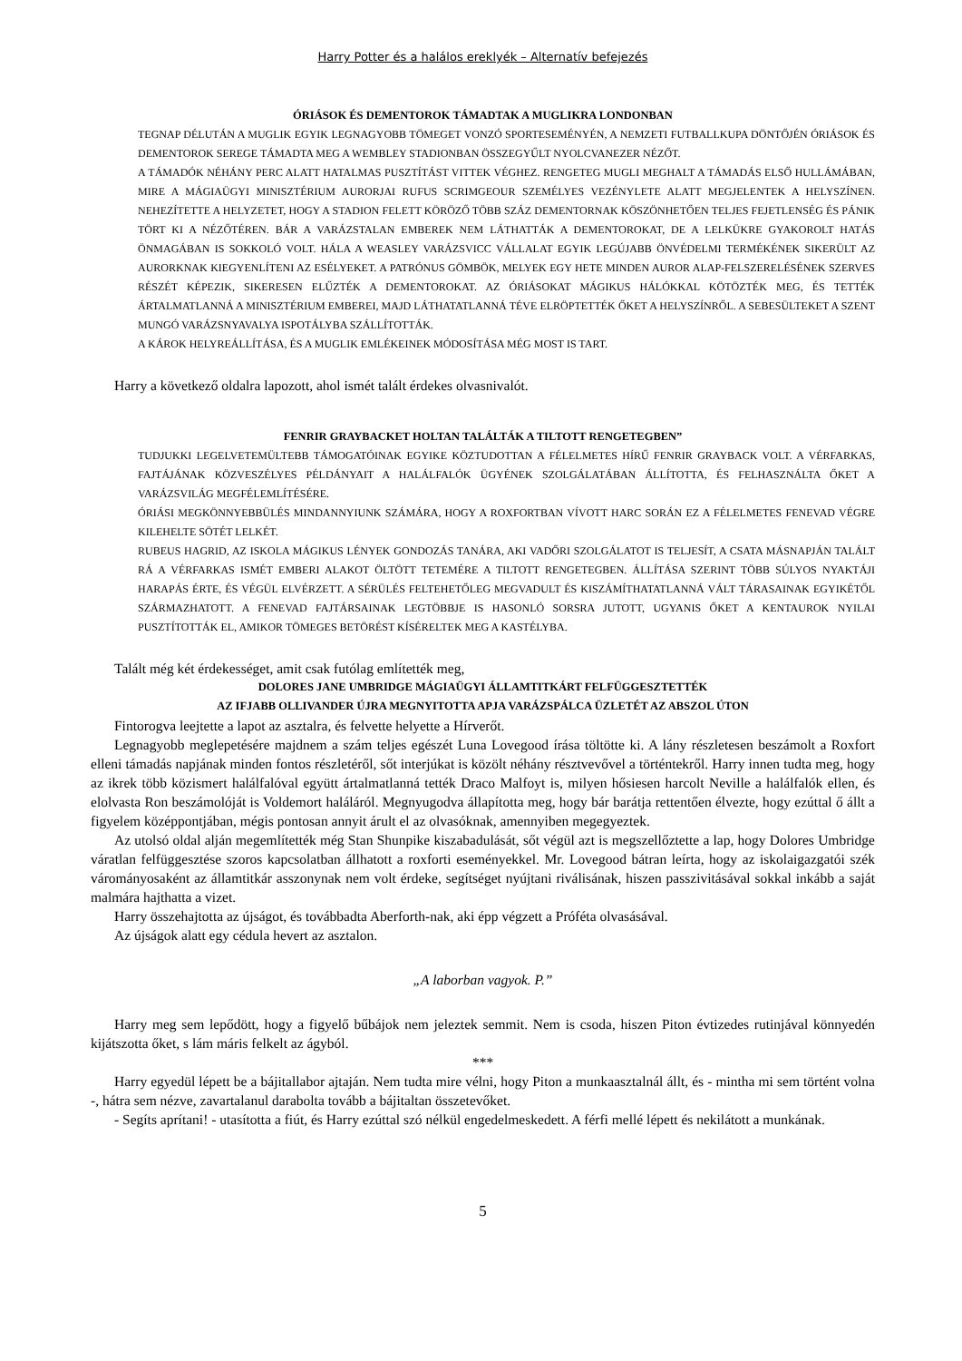Harry Potter és a halálos ereklyék – Alternatív befejezés
ÓRIÁSOK ÉS DEMENTOROK TÁMADTAK A MUGLIKRA LONDONBAN
TEGNAP DÉLUTÁN A MUGLIK EGYIK LEGNAGYOBB TÖMEGET VONZÓ SPORTESEMÉNYÉN, A NEMZETI FUTBALLKUPA DÖNTŐJÉN ÓRIÁSOK ÉS DEMENTOROK SEREGE TÁMADTA MEG A WEMBLEY STADIONBAN ÖSSZEGYŰLT NYOLCVANEZER NÉZŐT.
A TÁMADÓK NÉHÁNY PERC ALATT HATALMAS PUSZTÍTÁST VITTEK VÉGHEZ. RENGETEG MUGLI MEGHALT A TÁMADÁS ELSŐ HULLÁMÁBAN, MIRE A MÁGIAÜGYI MINISZTÉRIUM AURORJAI RUFUS SCRIMGEOUR SZEMÉLYES VEZÉNYLETE ALATT MEGJELENTEK A HELYSZÍNEN. NEHEZÍTETTE A HELYZETET, HOGY A STADION FELETT KÖRÖZŐ TÖBB SZÁZ DEMENTORNAK KÖSZÖNHETŐEN TELJES FEJETLENSÉG ÉS PÁNIK TÖRT KI A NÉZŐTÉREN. BÁR A VARÁZSTALAN EMBEREK NEM LÁTHATTÁK A DEMENTOROKAT, DE A LELKÜKRE GYAKOROLT HATÁS ÖNMAGÁBAN IS SOKKOLÓ VOLT. HÁLA A WEASLEY VARÁZSVICC VÁLLALAT EGYIK LEGÚJABB ÖNVÉDELMI TERMÉKÉNEK SIKERÜLT AZ AURORKNAK KIEGYENLÍTENI AZ ESÉLYEKET. A PATRÓNUS GÖMBÖK, MELYEK EGY HETE MINDEN AUROR ALAP-FELSZERELÉSÉNEK SZERVES RÉSZÉT KÉPEZIK, SIKERESEN ELŰZTÉK A DEMENTOROKAT. AZ ÓRIÁSOKAT MÁGIKUS HÁLÓKKAL KÖTÖZTÉK MEG, ÉS TETTÉK ÁRTALMATLANNÁ A MINISZTÉRIUM EMBEREI, MAJD LÁTHATATLANNÁ TÉVE ELRÖPTETTÉK ŐKET A HELYSZÍNRŐL. A SEBESÜLTEKET A SZENT MUNGÓ VARÁZSNYAVALYA ISPOTÁLYBA SZÁLLÍTOTTÁK.
A KÁROK HELYREÁLLÍTÁSA, ÉS A MUGLIK EMLÉKEINEK MÓDOSÍTÁSA MÉG MOST IS TART.
Harry a következő oldalra lapozott, ahol ismét talált érdekes olvasnivalót.
FENRIR GRAYBACKET HOLTAN TALÁLTÁK A TILTOTT RENGETEGBEN”
TUDJUKKI LEGELVETEMÜLTEBB TÁMOGATÓINAK EGYIKE KÖZTUDOTTAN A FÉLELMETES HÍRŰ FENRIR GRAYBACK VOLT. A VÉRFARKAS, FAJTÁJÁNAK KÖZVESZÉLYES PÉLDÁNYAIT A HALÁLFALÓK ÜGYÉNEK SZOLGÁLATÁBAN ÁLLÍTOTTA, ÉS FELHASZNÁLTA ŐKET A VARÁZSVILÁG MEGFÉLEMLÍTÉSÉRE.
ÓRIÁSI MEGKÖNNYEBBÜLÉS MINDANNYIUNK SZÁMÁRA, HOGY A ROXFORTBAN VÍVOTT HARC SORÁN EZ A FÉLELMETES FENEVAD VÉGRE KILEHELTE SÖTÉT LELKÉT.
RUBEUS HAGRID, AZ ISKOLA MÁGIKUS LÉNYEK GONDOZÁS TANÁRA, AKI VADŐRI SZOLGÁLATOT IS TELJESÍT, A CSATA MÁSNAPJÁN TALÁLT RÁ A VÉRFARKAS ISMÉT EMBERI ALAKOT ÖLTÖTT TETEMÉRE A TILTOTT RENGETEGBEN. ÁLLÍTÁSA SZERINT TÖBB SÚLYOS NYAKTÁJI HARAPÁS ÉRTE, ÉS VÉGÜL ELVÉRZETT. A SÉRÜLÉS FELTEHETŐLEG MEGVADULT ÉS KISZÁMÍTHATATLANNÁ VÁLT TÁRASAINAK EGYIKÉTŐL SZÁRMAZHATOTT. A FENEVAD FAJTÁRSAINAK LEGTÖBBJE IS HASONLÓ SORSRA JUTOTT, UGYANIS ŐKET A KENTAUROK NYILAI PUSZTÍTOTTÁK EL, AMIKOR TÖMEGES BETÖRÉST KÍSÉRELTEK MEG A KASTÉLYBA.
Talált még két érdekességet, amit csak futólag említették meg,
DOLORES JANE UMBRIDGE MÁGIAÜGYI ÁLLAMTITKÁRT FELFÜGGESZTETTÉK
AZ IFJABB OLLIVANDER ÚJRA MEGNYITOTTA APJA VARÁZSPÁLCA ÜZLETÉT AZ ABSZOL ÚTON
Fintorogva leejtette a lapot az asztalra, és felvette helyette a Hírverőt.
Legnagyobb meglepetésére majdnem a szám teljes egészét Luna Lovegood írása töltötte ki. A lány részletesen beszámolt a Roxfort elleni támadás napjának minden fontos részletéről, sőt interjúkat is közölt néhány résztvevővel a történtekről. Harry innen tudta meg, hogy az ikrek több közismert halálfalóval együtt ártalmatlanná tették Draco Malfoyt is, milyen hősiesen harcolt Neville a halálfalók ellen, és elolvasta Ron beszámolóját is Voldemort haláláról. Megnyugodva állapította meg, hogy bár barátja rettentően élvezte, hogy ezúttal ő állt a figyelem középpontjában, mégis pontosan annyit árult el az olvasóknak, amennyiben megegyeztek.
Az utolsó oldal alján megemlítették még Stan Shunpike kiszabadulását, sőt végül azt is megszellőztette a lap, hogy Dolores Umbridge váratlan felfüggesztése szoros kapcsolatban állhatott a roxforti eseményekkel. Mr. Lovegood bátran leírta, hogy az iskolaigazgatói szék várományosaként az államtitkár asszonynak nem volt érdeke, segítséget nyújtani riválisának, hiszen passzivitásával sokkal inkább a saját malmára hajthatta a vizet.
Harry összehajtotta az újságot, és továbbadta Aberforth-nak, aki épp végzett a Próféta olvasásával.
Az újságok alatt egy cédula hevert az asztalon.
„A laborban vagyok. P.”
Harry meg sem lepődött, hogy a figyelő bűbájok nem jeleztek semmit. Nem is csoda, hiszen Piton évtizedes rutinjával könnyedén kijátszotta őket, s lám máris felkelt az ágyból.
***
Harry egyedül lépett be a bájitallabor ajtaján. Nem tudta mire vélni, hogy Piton a munkaasztalnál állt, és - mintha mi sem történt volna -, hátra sem nézve, zavartalanul darabolta tovább a bájitaltan összetevőket.
- Segíts aprítani! - utasította a fiút, és Harry ezúttal szó nélkül engedelmeskedett. A férfi mellé lépett és nekilátott a munkának.
5